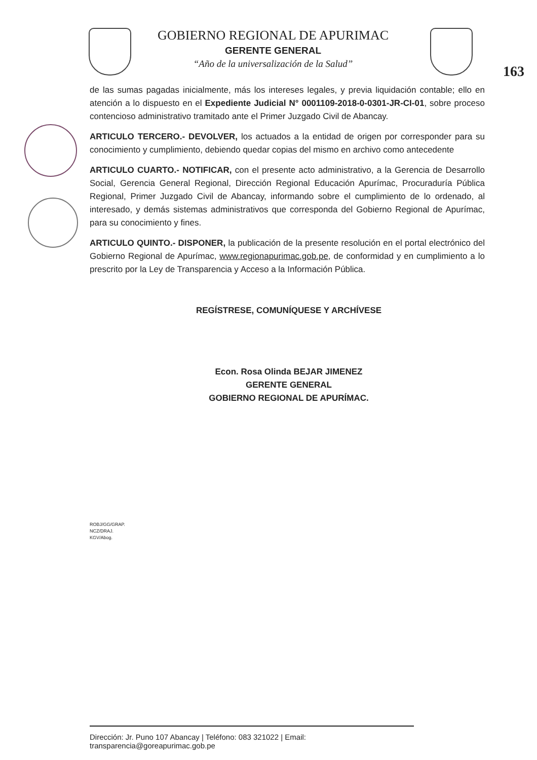GOBIERNO REGIONAL DE APURIMAC
GERENTE GENERAL
“Año de la universalización de la Salud”
163
de las sumas pagadas inicialmente, más los intereses legales, y previa liquidación contable; ello en atención a lo dispuesto en el Expediente Judicial N° 0001109-2018-0-0301-JR-CI-01, sobre proceso contencioso administrativo tramitado ante el Primer Juzgado Civil de Abancay.
ARTICULO TERCERO.- DEVOLVER, los actuados a la entidad de origen por corresponder para su conocimiento y cumplimiento, debiendo quedar copias del mismo en archivo como antecedente
ARTICULO CUARTO.- NOTIFICAR, con el presente acto administrativo, a la Gerencia de Desarrollo Social, Gerencia General Regional, Dirección Regional Educación Apurímac, Procuraduría Pública Regional, Primer Juzgado Civil de Abancay, informando sobre el cumplimiento de lo ordenado, al interesado, y demás sistemas administrativos que corresponda del Gobierno Regional de Apurímac, para su conocimiento y fines.
ARTICULO QUINTO.- DISPONER, la publicación de la presente resolución en el portal electrónico del Gobierno Regional de Apurímac, www.regionapurimac.gob.pe, de conformidad y en cumplimiento a lo prescrito por la Ley de Transparencia y Acceso a la Información Pública.
REGÍSTRESE, COMUNÍQUESE Y ARCHÍVESE
Econ. Rosa Olinda BEJAR JIMENEZ
GERENTE GENERAL
GOBIERNO REGIONAL DE APURÍMAC.
ROBJ/GG/GRAP.
NCZ/DRAJ.
KGV/Abog.
Dirección: Jr. Puno 107 Abancay | Teléfono: 083 321022 | Email: transparencia@goreapurimac.gob.pe